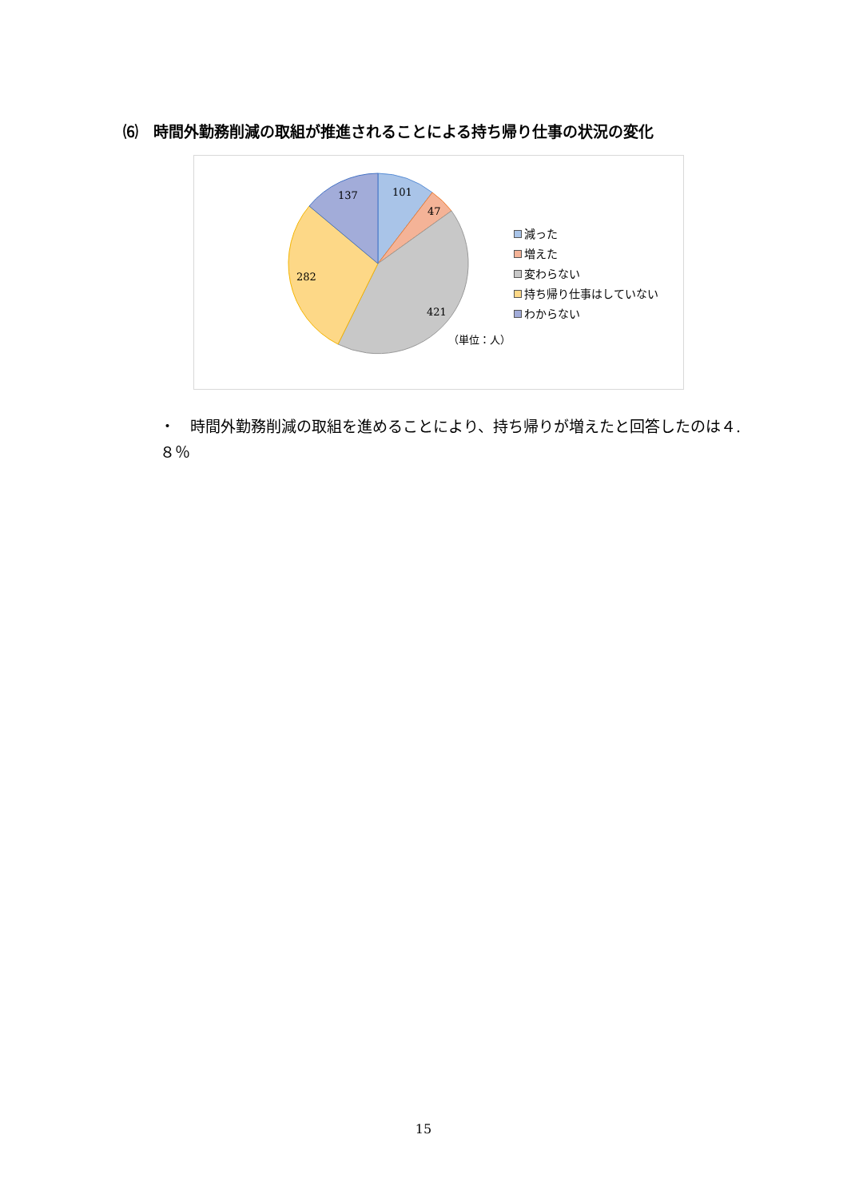⑹　時間外勤務削減の取組が推進されることによる持ち帰り仕事の状況の変化
101
47
421
282
137
減った
増えた
変わらない
持ち帰り仕事はしていない
わからない
（単位：人）
・　時間外勤務削減の取組を進めることにより、持ち帰りが増えたと回答したのは４.８％
15